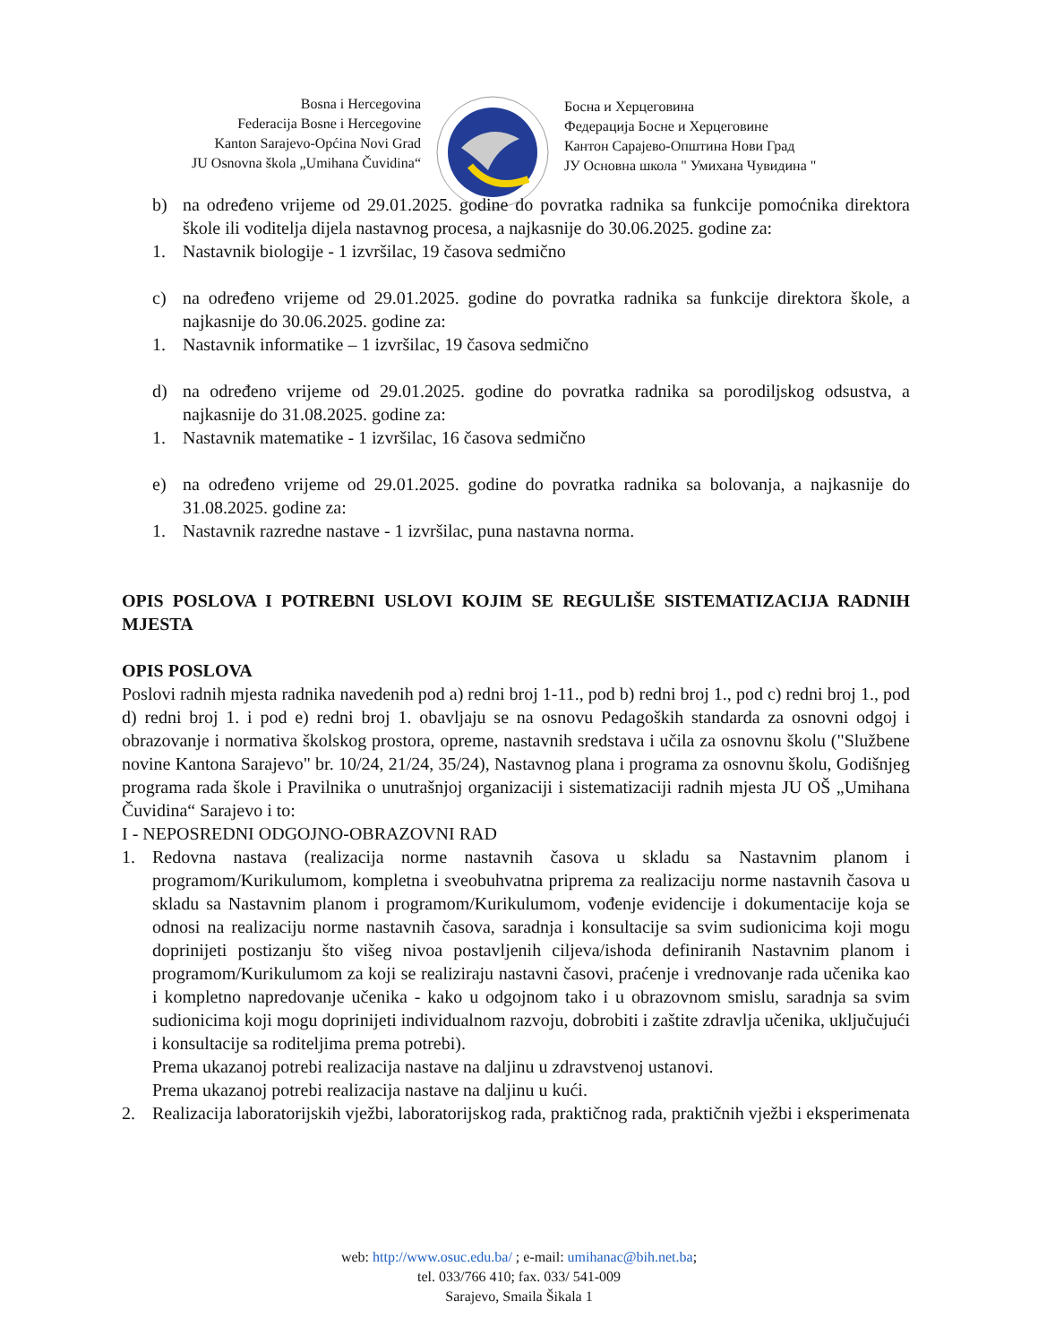Bosna i Hercegovina
Federacija Bosne i Hercegovine
Kanton Sarajevo-Općina Novi Grad
JU Osnovna škola „Umihana Čuvidina“
Босна и Херцеговина
Федерација Босне и Херцеговине
Кантон Сарајево-Општина Нови Град
ЈУ Основна школа " Умихана Чувидина "
b) na određeno vrijeme od 29.01.2025. godine do povratka radnika sa funkcije pomoćnika direktora škole ili voditelja dijela nastavnog procesa, a najkasnije do 30.06.2025. godine za:
1. Nastavnik biologije - 1 izvršilac, 19 časova sedmično
c) na određeno vrijeme od 29.01.2025. godine do povratka radnika sa funkcije direktora škole, a najkasnije do 30.06.2025. godine za:
1. Nastavnik informatike – 1 izvršilac, 19 časova sedmično
d) na određeno vrijeme od 29.01.2025. godine do povratka radnika sa porodiljskog odsustva, a najkasnije do 31.08.2025. godine za:
1. Nastavnik matematike - 1 izvršilac, 16 časova sedmično
e) na određeno vrijeme od 29.01.2025. godine do povratka radnika sa bolovanja, a najkasnije do 31.08.2025. godine za:
1. Nastavnik razredne nastave - 1 izvršilac, puna nastavna norma.
OPIS POSLOVA I POTREBNI USLOVI KOJIM SE REGULIŠE SISTEMATIZACIJA RADNIH MJESTA
OPIS POSLOVA
Poslovi radnih mjesta radnika navedenih pod a) redni broj 1-11., pod b) redni broj 1., pod c) redni broj 1., pod d) redni broj 1. i pod e) redni broj 1. obavljaju se na osnovu Pedagoških standarda za osnovni odgoj i obrazovanje i normativa školskog prostora, opreme, nastavnih sredstava i učila za osnovnu školu ("Službene novine Kantona Sarajevo" br. 10/24, 21/24, 35/24), Nastavnog plana i programa za osnovnu školu, Godišnjeg programa rada škole i Pravilnika o unutrašnjoj organizaciji i sistematizaciji radnih mjesta JU OŠ „Umihana Čuvidina“ Sarajevo i to:
I - NEPOSREDNI ODGOJNO-OBRAZOVNI RAD
1. Redovna nastava (realizacija norme nastavnih časova u skladu sa Nastavnim planom i programom/Kurikulumom, kompletna i sveobuhvatna priprema za realizaciju norme nastavnih časova u skladu sa Nastavnim planom i programom/Kurikulumom, vođenje evidencije i dokumentacije koja se odnosi na realizaciju norme nastavnih časova, saradnja i konsultacije sa svim sudionicima koji mogu doprinijeti postizanju što višeg nivoa postavljenih ciljeva/ishoda definiranih Nastavnim planom i programom/Kurikulumom za koji se realiziraju nastavni časovi, praćenje i vrednovanje rada učenika kao i kompletno napredovanje učenika - kako u odgojnom tako i u obrazovnom smislu, saradnja sa svim sudionicima koji mogu doprinijeti individualnom razvoju, dobrobiti i zaštite zdravlja učenika, uključujući i konsultacije sa roditeljima prema potrebi).
Prema ukazanoj potrebi realizacija nastave na daljinu u zdravstvenoj ustanovi.
Prema ukazanoj potrebi realizacija nastave na daljinu u kući.
2. Realizacija laboratorijskih vježbi, laboratorijskog rada, praktičnog rada, praktičnih vježbi i eksperimenata
web: http://www.osuc.edu.ba/ ; e-mail: umihanac@bih.net.ba;
tel. 033/766 410; fax. 033/ 541-009
Sarajevo, Smaila Šikala 1